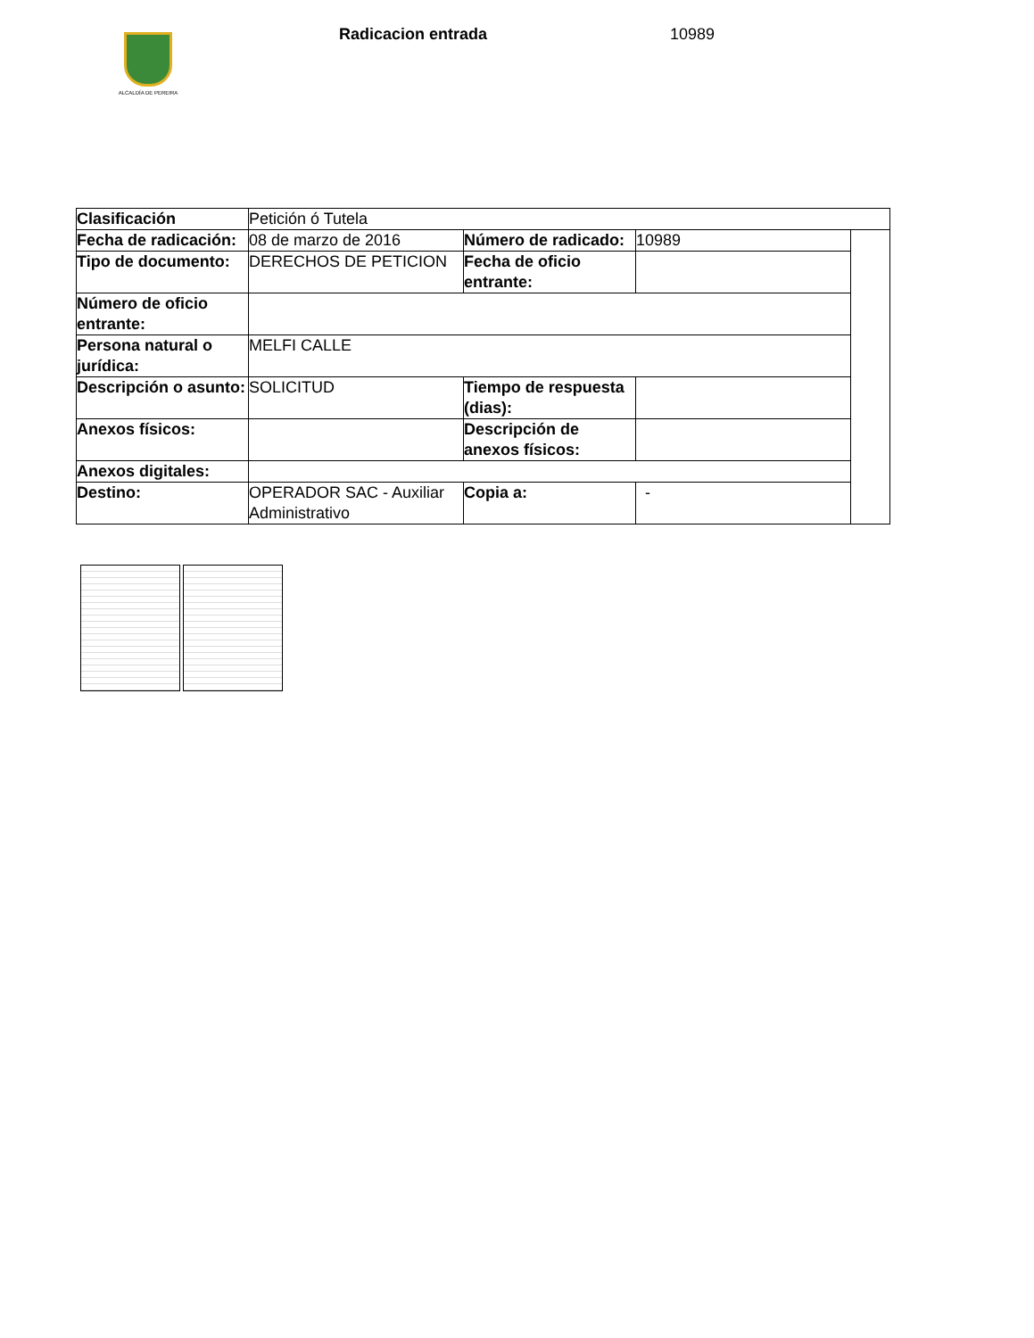ALCALDÍA DE PEREIRA
Radicacion entrada 10989
| Clasificación | Petición ó Tutela | | | |
| Fecha de radicación: | 08 de marzo de 2016 | Número de radicado: | 10989 | |
| Tipo de documento: | DERECHOS DE PETICION | Fecha de oficio entrante: | | |
| Número de oficio entrante: | | | | |
| Persona natural o jurídica: | MELFI CALLE | | | |
| Descripción o asunto: | SOLICITUD | Tiempo de respuesta (dias): | | |
| Anexos físicos: | | Descripción de anexos físicos: | | |
| Anexos digitales: | | | | |
| Destino: | OPERADOR SAC - Auxiliar Administrativo | Copia a: | - | |